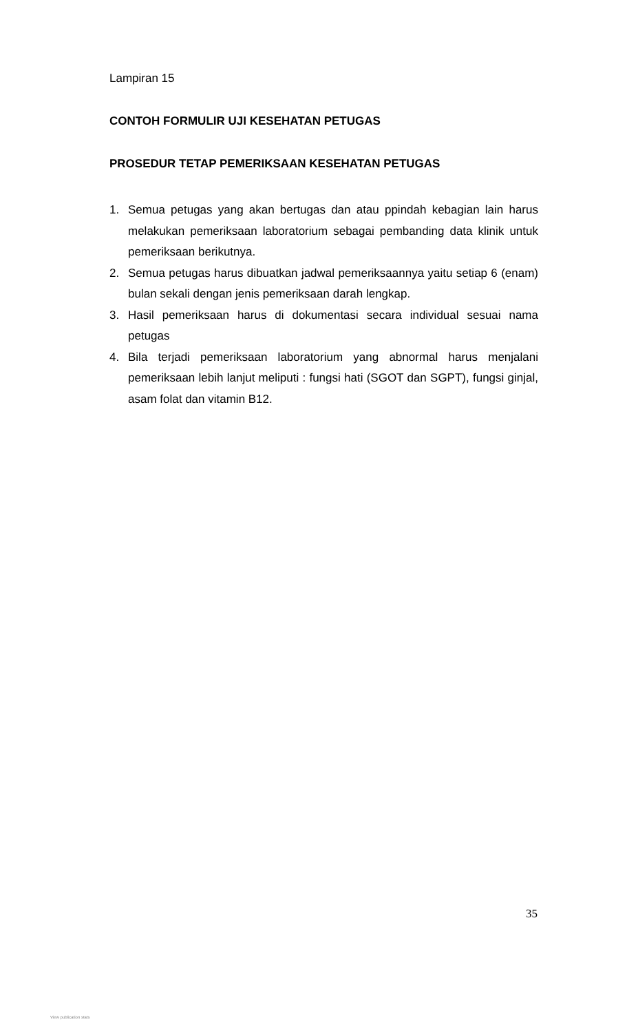Lampiran 15
CONTOH FORMULIR UJI KESEHATAN PETUGAS
PROSEDUR TETAP PEMERIKSAAN KESEHATAN PETUGAS
1. Semua petugas yang akan bertugas dan atau ppindah kebagian lain harus melakukan pemeriksaan laboratorium sebagai pembanding data klinik untuk pemeriksaan berikutnya.
2. Semua petugas harus dibuatkan jadwal pemeriksaannya yaitu setiap 6 (enam) bulan sekali dengan jenis pemeriksaan darah lengkap.
3. Hasil pemeriksaan harus di dokumentasi secara individual sesuai nama petugas
4. Bila terjadi pemeriksaan laboratorium yang abnormal harus menjalani pemeriksaan lebih lanjut meliputi : fungsi hati (SGOT dan SGPT), fungsi ginjal, asam folat dan vitamin B12.
35
View publication stats